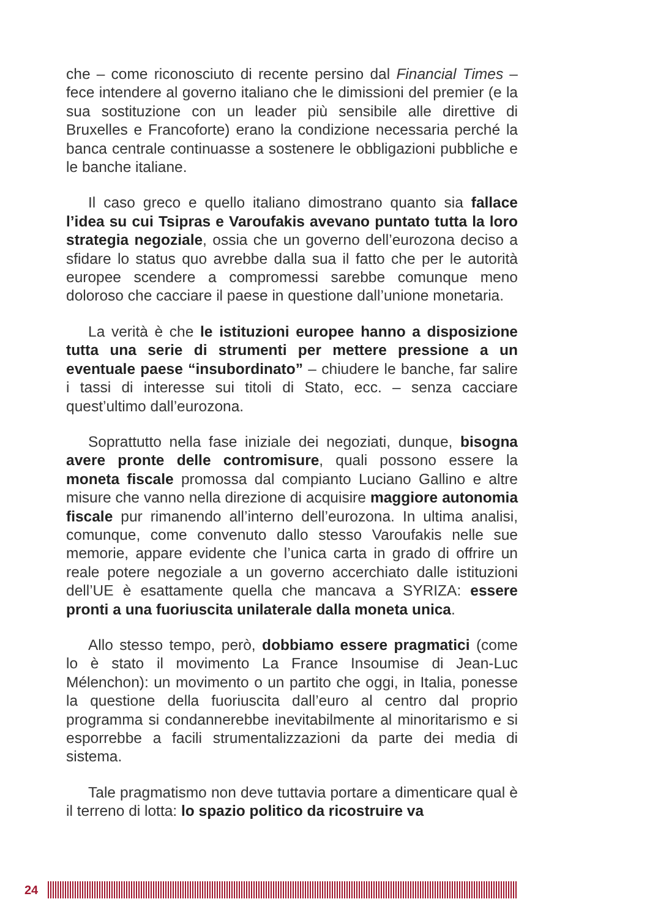che – come riconosciuto di recente persino dal Financial Times – fece intendere al governo italiano che le dimissioni del premier (e la sua sostituzione con un leader più sensibile alle direttive di Bruxelles e Francoforte) erano la condizione necessaria perché la banca centrale continuasse a sostenere le obbligazioni pubbliche e le banche italiane.
Il caso greco e quello italiano dimostrano quanto sia fallace l’idea su cui Tsipras e Varoufakis avevano puntato tutta la loro strategia negoziale, ossia che un governo dell’eurozona deciso a sfidare lo status quo avrebbe dalla sua il fatto che per le autorità europee scendere a compromessi sarebbe comunque meno doloroso che cacciare il paese in questione dall’unione monetaria.
La verità è che le istituzioni europee hanno a disposizione tutta una serie di strumenti per mettere pressione a un eventuale paese “insubordinato” – chiudere le banche, far salire i tassi di interesse sui titoli di Stato, ecc. – senza cacciare quest’ultimo dall’eurozona.
Soprattutto nella fase iniziale dei negoziati, dunque, bisogna avere pronte delle contromisure, quali possono essere la moneta fiscale promossa dal compianto Luciano Gallino e altre misure che vanno nella direzione di acquisire maggiore autonomia fiscale pur rimanendo all’interno dell’eurozona. In ultima analisi, comunque, come convenuto dallo stesso Varoufakis nelle sue memorie, appare evidente che l’unica carta in grado di offrire un reale potere negoziale a un governo accerchiato dalle istituzioni dell’UE è esattamente quella che mancava a SYRIZA: essere pronti a una fuoriuscita unilaterale dalla moneta unica.
Allo stesso tempo, però, dobbiamo essere pragmatici (come lo è stato il movimento La France Insoumise di Jean-Luc Mélenchon): un movimento o un partito che oggi, in Italia, ponesse la questione della fuoriuscita dall’euro al centro dal proprio programma si condannerebbe inevitabilmente al minoritarismo e si esporrebbe a facili strumentalizzazioni da parte dei media di sistema.
Tale pragmatismo non deve tuttavia portare a dimenticare qual è il terreno di lotta: lo spazio politico da ricostruire va
24